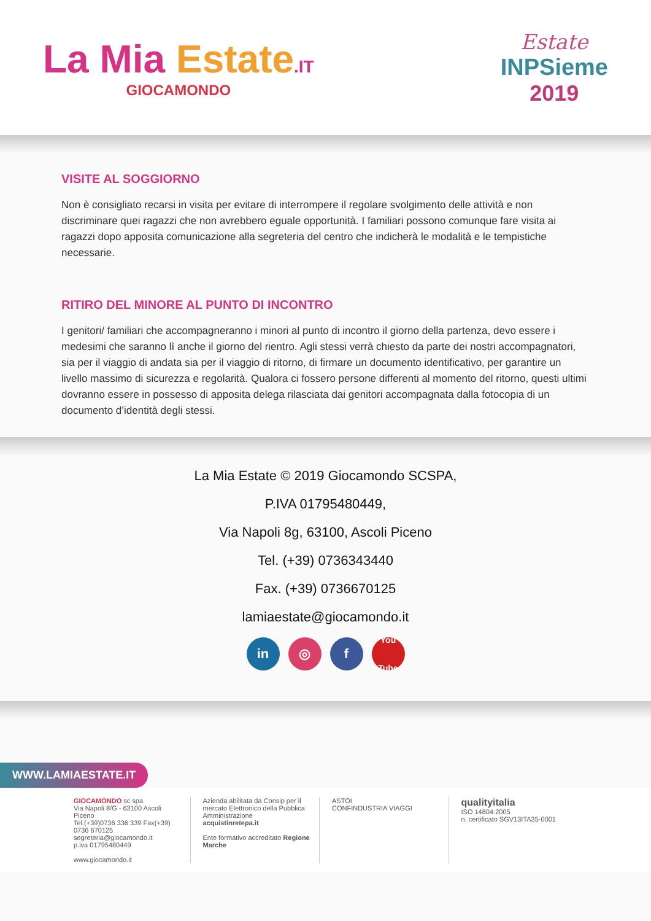La Mia Estate.IT
GIOCAMONDO
Estate
INPSieme
2019
VISITE AL SOGGIORNO
Non è consigliato recarsi in visita per evitare di interrompere il regolare svolgimento delle attività e non discriminare quei ragazzi che non avrebbero eguale opportunità. I familiari possono comunque fare visita ai ragazzi dopo apposita comunicazione alla segreteria del centro che indicherà le modalità e le tempistiche necessarie.
RITIRO DEL MINORE AL PUNTO DI INCONTRO
I genitori/ familiari che accompagneranno i minori al punto di incontro il giorno della partenza, devo essere i medesimi che saranno lì anche il giorno del rientro. Agli stessi verrà chiesto da parte dei nostri accompagnatori, sia per il viaggio di andata sia per il viaggio di ritorno, di firmare un documento identificativo, per garantire un livello massimo di sicurezza e regolarità. Qualora ci fossero persone differenti al momento del ritorno, questi ultimi dovranno essere in possesso di apposita delega rilasciata dai genitori accompagnata dalla fotocopia di un documento d’identità degli stessi.
La Mia Estate © 2019 Giocamondo SCSPA,
P.IVA 01795480449,
Via Napoli 8g, 63100, Ascoli Piceno
Tel. (+39) 0736343440
Fax. (+39) 0736670125
lamiaestate@giocamondo.it
in ◎ f
You Tube
WWW.LAMIAESTATE.IT
GIOCAMONDO sc spa
Via Napoli 8/G - 63100 Ascoli Piceno
Tel.(+39)0736 336 339 Fax(+39) 0736 670125
segreteria@giocamondo.it
p.iva 01795480449
www.giocamondo.it
Azienda abilitata da Consip per il mercato Elettronico della Pubblica Amministrazione
acquistinretepa.it
Ente formativo accreditato Regione Marche
ASTOI
CONFINDUSTRIA VIAGGI
qualityitalia
ISO 14804:2005
n. certificato SGV13ITA35-0001